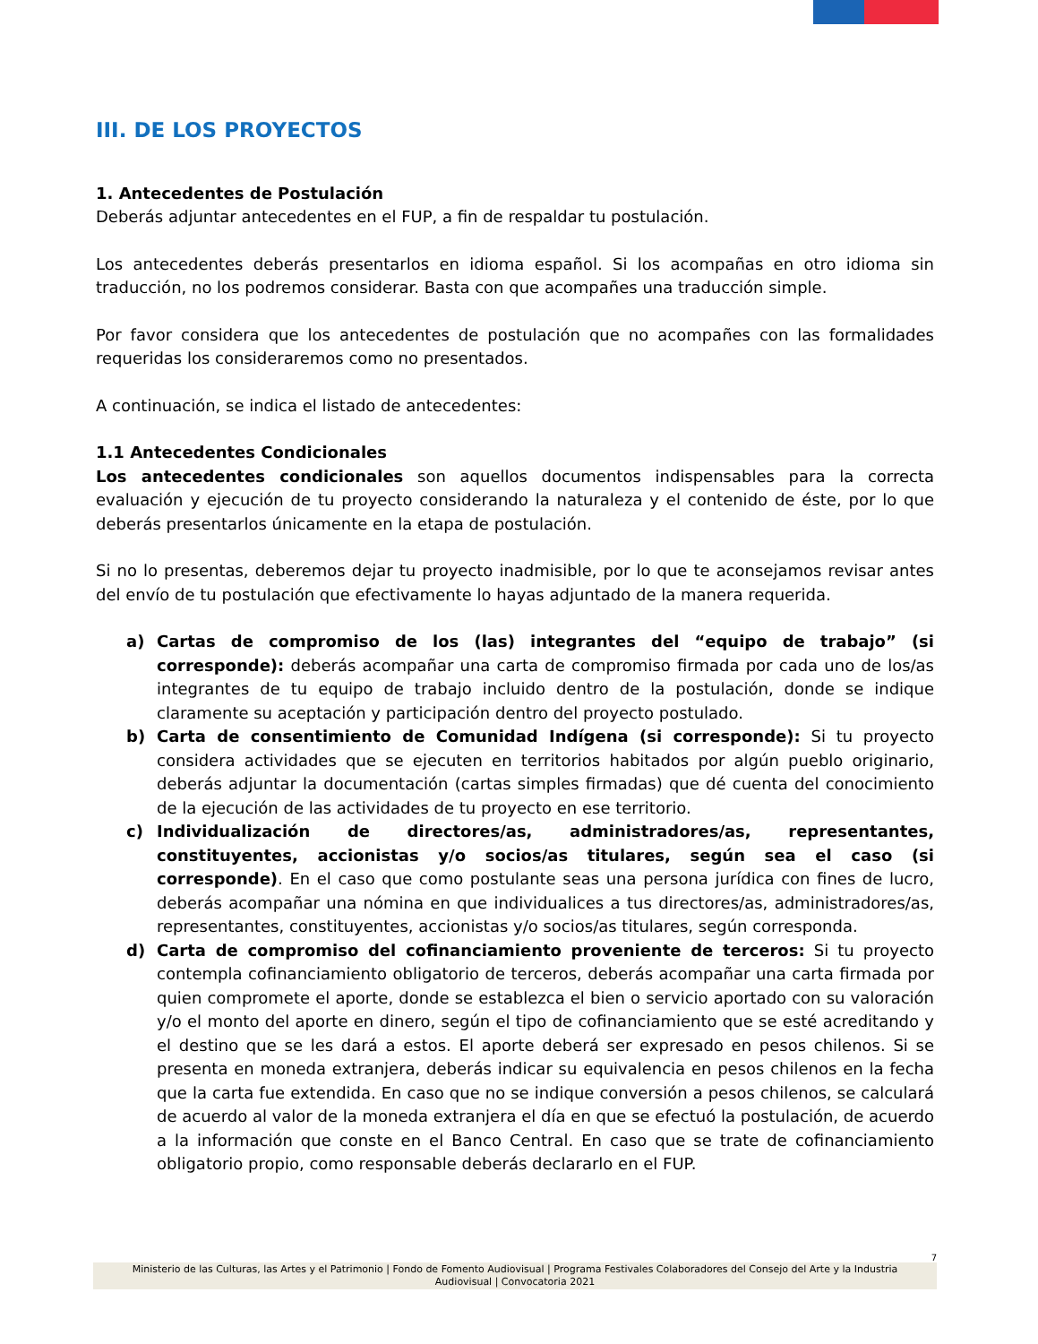III. DE LOS PROYECTOS
1. Antecedentes de Postulación
Deberás adjuntar antecedentes en el FUP, a fin de respaldar tu postulación.
Los antecedentes deberás presentarlos en idioma español. Si los acompañas en otro idioma sin traducción, no los podremos considerar. Basta con que acompañes una traducción simple.
Por favor considera que los antecedentes de postulación que no acompañes con las formalidades requeridas los consideraremos como no presentados.
A continuación, se indica el listado de antecedentes:
1.1 Antecedentes Condicionales
Los antecedentes condicionales son aquellos documentos indispensables para la correcta evaluación y ejecución de tu proyecto considerando la naturaleza y el contenido de éste, por lo que deberás presentarlos únicamente en la etapa de postulación.
Si no lo presentas, deberemos dejar tu proyecto inadmisible, por lo que te aconsejamos revisar antes del envío de tu postulación que efectivamente lo hayas adjuntado de la manera requerida.
a) Cartas de compromiso de los (las) integrantes del “equipo de trabajo” (si corresponde): deberás acompañar una carta de compromiso firmada por cada uno de los/as integrantes de tu equipo de trabajo incluido dentro de la postulación, donde se indique claramente su aceptación y participación dentro del proyecto postulado.
b) Carta de consentimiento de Comunidad Indígena (si corresponde): Si tu proyecto considera actividades que se ejecuten en territorios habitados por algún pueblo originario, deberás adjuntar la documentación (cartas simples firmadas) que dé cuenta del conocimiento de la ejecución de las actividades de tu proyecto en ese territorio.
c) Individualización de directores/as, administradores/as, representantes, constituyentes, accionistas y/o socios/as titulares, según sea el caso (si corresponde). En el caso que como postulante seas una persona jurídica con fines de lucro, deberás acompañar una nómina en que individualices a tus directores/as, administradores/as, representantes, constituyentes, accionistas y/o socios/as titulares, según corresponda.
d) Carta de compromiso del cofinanciamiento proveniente de terceros: Si tu proyecto contempla cofinanciamiento obligatorio de terceros, deberás acompañar una carta firmada por quien compromete el aporte, donde se establezca el bien o servicio aportado con su valoración y/o el monto del aporte en dinero, según el tipo de cofinanciamiento que se esté acreditando y el destino que se les dará a estos. El aporte deberá ser expresado en pesos chilenos. Si se presenta en moneda extranjera, deberás indicar su equivalencia en pesos chilenos en la fecha que la carta fue extendida. En caso que no se indique conversión a pesos chilenos, se calculará de acuerdo al valor de la moneda extranjera el día en que se efectuó la postulación, de acuerdo a la información que conste en el Banco Central. En caso que se trate de cofinanciamiento obligatorio propio, como responsable deberás declararlo en el FUP.
7
Ministerio de las Culturas, las Artes y el Patrimonio | Fondo de Fomento Audiovisual | Programa Festivales Colaboradores del Consejo del Arte y la Industria Audiovisual | Convocatoria 2021